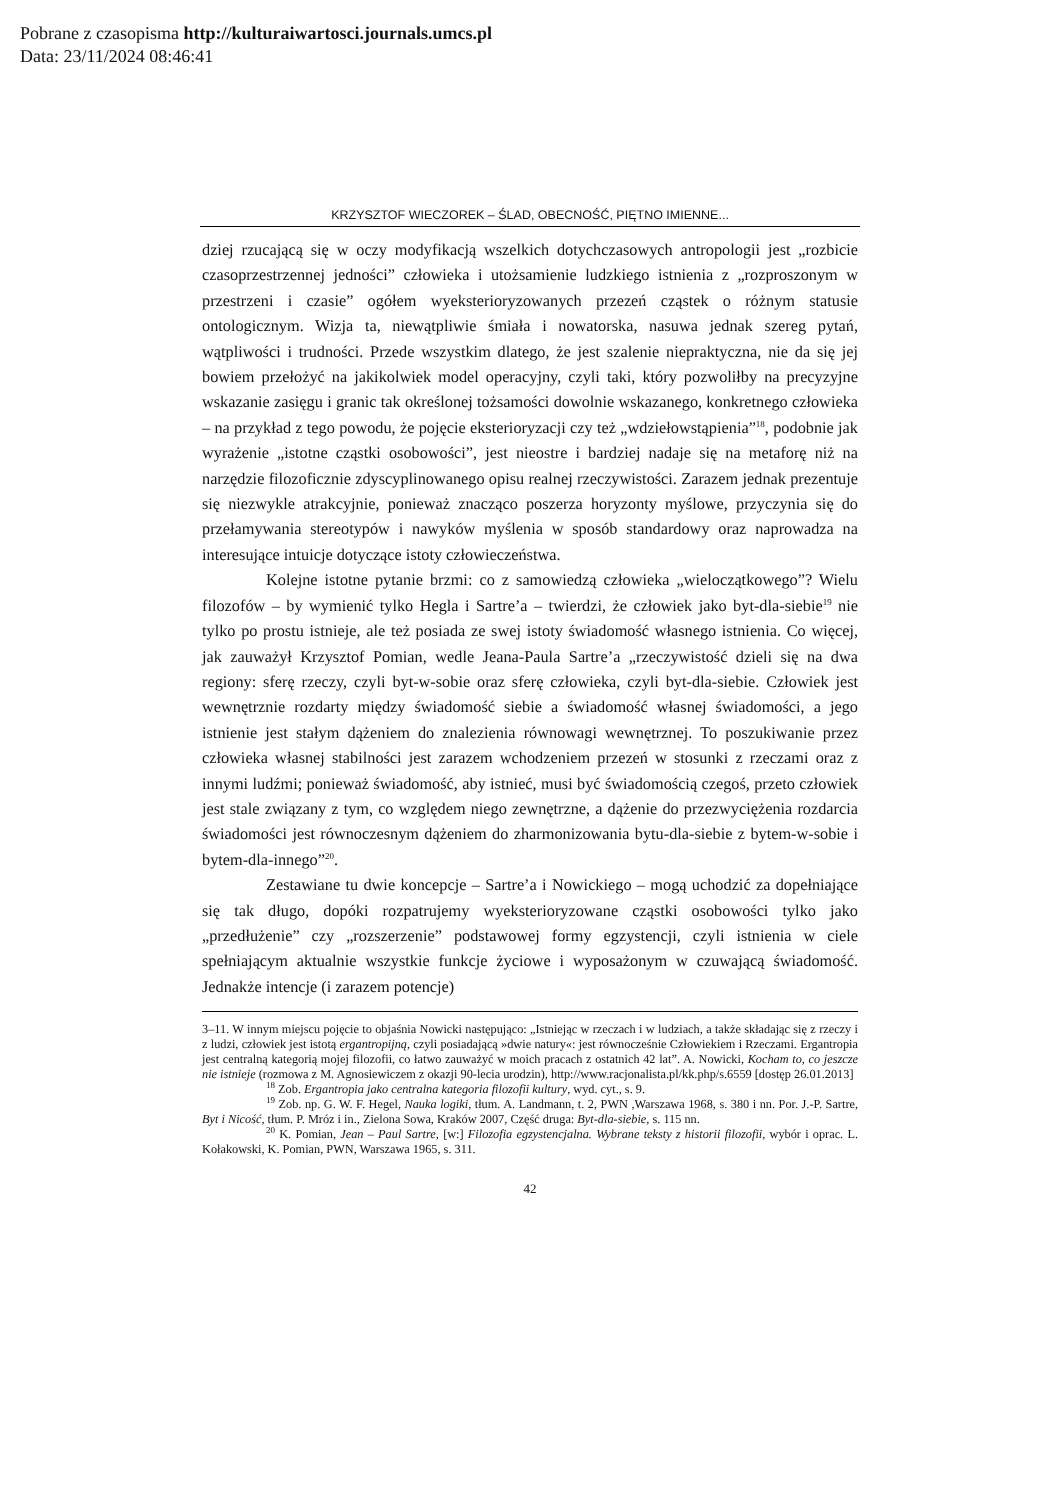Pobrane z czasopisma http://kulturaiwartosci.journals.umcs.pl
Data: 23/11/2024 08:46:41
KRZYSZTOF WIECZOREK – ŚLAD, OBECNOŚĆ, PIĘTNO IMIENNE...
dziej rzucającą się w oczy modyfikacją wszelkich dotychczasowych antropologii jest „rozbicie czasoprzestrzennej jedności” człowieka i utożsamienie ludzkiego istnienia z „rozproszonym w przestrzeni i czasie” ogółem wyeksterioryzowanych przezeń cząstek o różnym statusie ontologicznym. Wizja ta, niewątpliwie śmiała i nowatorska, nasuwa jednak szereg pytań, wątpliwości i trudności. Przede wszystkim dlatego, że jest szalenie niepraktyczna, nie da się jej bowiem przełożyć na jakikolwiek model operacyjny, czyli taki, który pozwoliłby na precyzyjne wskazanie zasięgu i granic tak określonej tożsamości dowolnie wskazanego, konkretnego człowieka – na przykład z tego powodu, że pojęcie eksterioryzacji czy też „wdziełowstąpienia”<sup>18</sup>, podobnie jak wyrażenie „istotne cząstki osobowości”, jest nieostre i bardziej nadaje się na metaforę niż na narzędzie filozoficznie zdyscyplinowanego opisu realnej rzeczywistości. Zarazem jednak prezentuje się niezwykle atrakcyjnie, ponieważ znacząco poszerza horyzonty myślowe, przyczynia się do przełamywania stereotypów i nawyków myślenia w sposób standardowy oraz naprowadza na interesujące intuicje dotyczące istoty człowieczeństwa.
Kolejne istotne pytanie brzmi: co z samowiedzą człowieka „wieloczątkowego”? Wielu filozofów – by wymienić tylko Hegla i Sartre’a – twierdzi, że człowiek jako byt-dla-siebie<sup>19</sup> nie tylko po prostu istnieje, ale też posiada ze swej istoty świadomość własnego istnienia. Co więcej, jak zauważył Krzysztof Pomian, wedle Jeana-Paula Sartre’a „rzeczywistość dzieli się na dwa regiony: sferę rzeczy, czyli byt-w-sobie oraz sferę człowieka, czyli byt-dla-siebie. Człowiek jest wewnętrznie rozdarty między świadomość siebie a świadomość własnej świadomości, a jego istnienie jest stałym dążeniem do znalezienia równowagi wewnętrznej. To poszukiwanie przez człowieka własnej stabilności jest zarazem wchodzeniem przezeń w stosunki z rzeczami oraz z innymi ludźmi; ponieważ świadomość, aby istnieć, musi być świadomością czegoś, przeto człowiek jest stale związany z tym, co względem niego zewnętrzne, a dążenie do przezwyciężenia rozdarcia świadomości jest równoczesnym dążeniem do zharmonizowania bytu-dla-siebie z bytem-w-sobie i bytem-dla-innego”<sup>20</sup>.
Zestawiane tu dwie koncepcje – Sartre’a i Nowickiego – mogą uchodzić za dopełniające się tak długo, dopóki rozpatrujemy wyeksterioryzowane cząstki osobowości tylko jako „przedłużenie” czy „rozszerzenie” podstawowej formy egzystencji, czyli istnienia w ciele spełniającym aktualnie wszystkie funkcje życiowe i wyposażonym w czuwającą świadomość. Jednakże intencje (i zarazem potencje)
3–11. W innym miejscu pojęcie to objaśnia Nowicki następująco: „Istniejąc w rzeczach i w ludziach, a także składając się z rzeczy i z ludzi, człowiek jest istotą ergantropijną, czyli posiadającą »dwie natury«: jest równocześnie Człowiekiem i Rzeczami. Ergantropia jest centralną kategorią mojej filozofii, co łatwo zauważyć w moich pracach z ostatnich 42 lat”. A. Nowicki, Kocham to, co jeszcze nie istnieje (rozmowa z M. Agnosiewiczem z okazji 90-lecia urodzin), http://www.racjonalista.pl/kk.php/s.6559 [dostęp 26.01.2013]
<sup>18</sup> Zob. Ergantropia jako centralna kategoria filozofii kultury, wyd. cyt., s. 9.
<sup>19</sup> Zob. np. G. W. F. Hegel, Nauka logiki, tłum. A. Landmann, t. 2, PWN ,Warszawa 1968, s. 380 i nn. Por. J.-P. Sartre, Byt i Nicość, tłum. P. Mróz i in., Zielona Sowa, Kraków 2007, Część druga: Byt-dla-siebie, s. 115 nn.
<sup>20</sup> K. Pomian, Jean – Paul Sartre, [w:] Filozofia egzystencjalna. Wybrane teksty z historii filozofii, wybór i oprac. L. Kołakowski, K. Pomian, PWN, Warszawa 1965, s. 311.
42